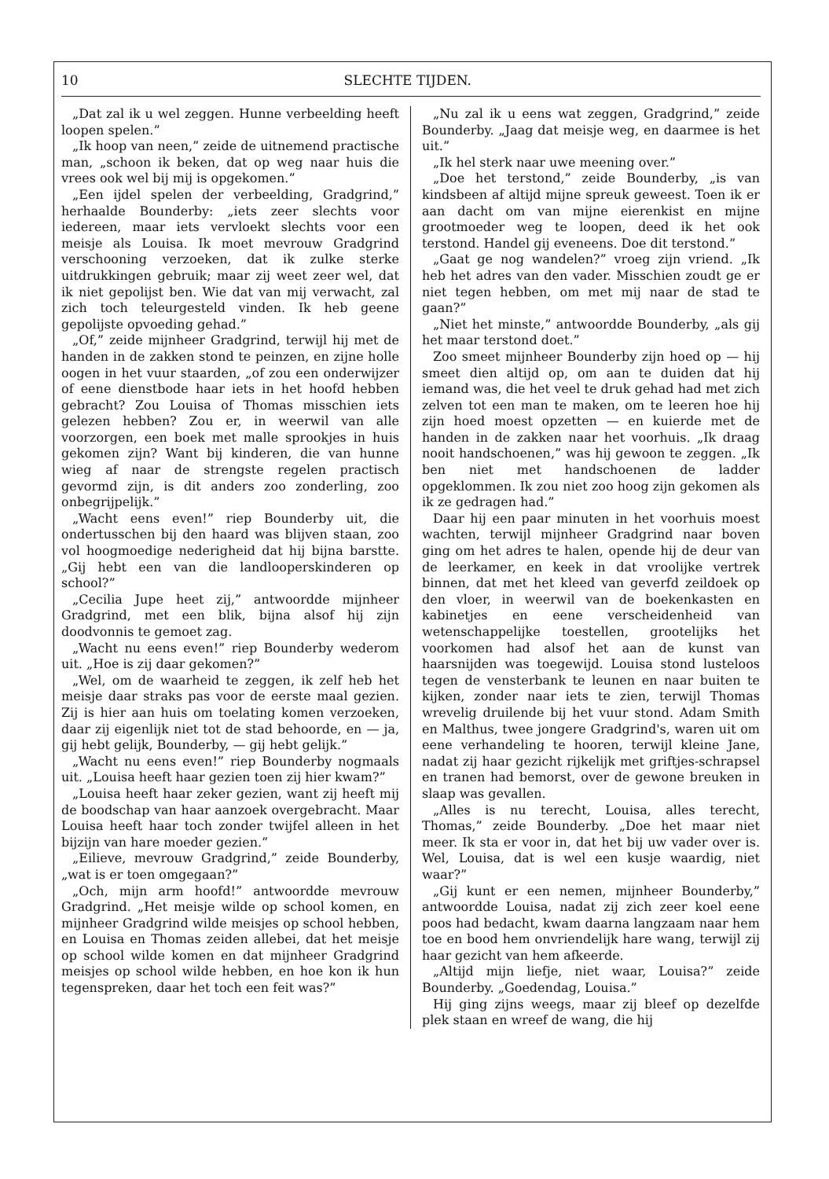10 SLECHTE TIJDEN.
„Dat zal ik u wel zeggen. Hunne verbeelding heeft loopen spelen.”
„Ik hoop van neen,” zeide de uitnemend practische man, „schoon ik beken, dat op weg naar huis die vrees ook wel bij mij is opgekomen.”
„Een ijdel spelen der verbeelding, Gradgrind,” herhaalde Bounderby: „iets zeer slechts voor iedereen, maar iets vervloekt slechts voor een meisje als Louisa. Ik moet mevrouw Gradgrind verschooning verzoeken, dat ik zulke sterke uitdrukkingen gebruik; maar zij weet zeer wel, dat ik niet gepolijst ben. Wie dat van mij verwacht, zal zich toch teleurgesteld vinden. Ik heb geene gepolijste opvoeding gehad.”
„Of,” zeide mijnheer Gradgrind, terwijl hij met de handen in de zakken stond te peinzen, en zijne holle oogen in het vuur staarden, „of zou een onderwijzer of eene dienstbode haar iets in het hoofd hebben gebracht? Zou Louisa of Thomas misschien iets gelezen hebben? Zou er, in weerwil van alle voorzorgen, een boek met malle sprookjes in huis gekomen zijn? Want bij kinderen, die van hunne wieg af naar de strengste regelen practisch gevormd zijn, is dit anders zoo zonderling, zoo onbegrijpelijk.”
„Wacht eens even!” riep Bounderby uit, die ondertusschen bij den haard was blijven staan, zoo vol hoogmoedige nederigheid dat hij bijna barstte. „Gij hebt een van die landlooperskinderen op school?”
„Cecilia Jupe heet zij,” antwoordde mijnheer Gradgrind, met een blik, bijna alsof hij zijn doodvonnis te gemoet zag.
„Wacht nu eens even!” riep Bounderby wederom uit. „Hoe is zij daar gekomen?”
„Wel, om de waarheid te zeggen, ik zelf heb het meisje daar straks pas voor de eerste maal gezien. Zij is hier aan huis om toelating komen verzoeken, daar zij eigenlijk niet tot de stad behoorde, en — ja, gij hebt gelijk, Bounderby, — gij hebt gelijk.”
„Wacht nu eens even!” riep Bounderby nogmaals uit. „Louisa heeft haar gezien toen zij hier kwam?”
„Louisa heeft haar zeker gezien, want zij heeft mij de boodschap van haar aanzoek overgebracht. Maar Louisa heeft haar toch zonder twijfel alleen in het bijzijn van hare moeder gezien.”
„Eilieve, mevrouw Gradgrind,” zeide Bounderby, „wat is er toen omgegaan?”
„Och, mijn arm hoofd!” antwoordde mevrouw Gradgrind. „Het meisje wilde op school komen, en mijnheer Gradgrind wilde meisjes op school hebben, en Louisa en Thomas zeiden allebei, dat het meisje op school wilde komen en dat mijnheer Gradgrind meisjes op school wilde hebben, en hoe kon ik hun tegenspreken, daar het toch een feit was?”
„Nu zal ik u eens wat zeggen, Gradgrind,” zeide Bounderby. „Jaag dat meisje weg, en daarmee is het uit.”
„Ik hel sterk naar uwe meening over.”
„Doe het terstond,” zeide Bounderby, „is van kindsbeen af altijd mijne spreuk geweest. Toen ik er aan dacht om van mijne eierenkist en mijne grootmoeder weg te loopen, deed ik het ook terstond. Handel gij eveneens. Doe dit terstond.”
„Gaat ge nog wandelen?” vroeg zijn vriend. „Ik heb het adres van den vader. Misschien zoudt ge er niet tegen hebben, om met mij naar de stad te gaan?”
„Niet het minste,” antwoordde Bounderby, „als gij het maar terstond doet.”
Zoo smeet mijnheer Bounderby zijn hoed op — hij smeet dien altijd op, om aan te duiden dat hij iemand was, die het veel te druk gehad had met zich zelven tot een man te maken, om te leeren hoe hij zijn hoed moest opzetten — en kuierde met de handen in de zakken naar het voorhuis. „Ik draag nooit handschoenen,” was hij gewoon te zeggen. „Ik ben niet met handschoenen de ladder opgeklommen. Ik zou niet zoo hoog zijn gekomen als ik ze gedragen had.”
Daar hij een paar minuten in het voorhuis moest wachten, terwijl mijnheer Gradgrind naar boven ging om het adres te halen, opende hij de deur van de leerkamer, en keek in dat vroolijke vertrek binnen, dat met het kleed van geverfd zeildoek op den vloer, in weerwil van de boekenkasten en kabinetjes en eene verscheidenheid van wetenschappelijke toestellen, grootelijks het voorkomen had alsof het aan de kunst van haarsnijden was toegewijd. Louisa stond lusteloos tegen de vensterbank te leunen en naar buiten te kijken, zonder naar iets te zien, terwijl Thomas wrevelig druilende bij het vuur stond. Adam Smith en Malthus, twee jongere Gradgrind's, waren uit om eene verhandeling te hooren, terwijl kleine Jane, nadat zij haar gezicht rijkelijk met griftjes-schrapsel en tranen had bemorst, over de gewone breuken in slaap was gevallen.
„Alles is nu terecht, Louisa, alles terecht, Thomas,” zeide Bounderby. „Doe het maar niet meer. Ik sta er voor in, dat het bij uw vader over is. Wel, Louisa, dat is wel een kusje waardig, niet waar?”
„Gij kunt er een nemen, mijnheer Bounderby,” antwoordde Louisa, nadat zij zich zeer koel eene poos had bedacht, kwam daarna langzaam naar hem toe en bood hem onvriendelijk hare wang, terwijl zij haar gezicht van hem afkeerde.
„Altijd mijn liefje, niet waar, Louisa?” zeide Bounderby. „Goedendag, Louisa.”
Hij ging zijns weegs, maar zij bleef op dezelfde plek staan en wreef de wang, die hij